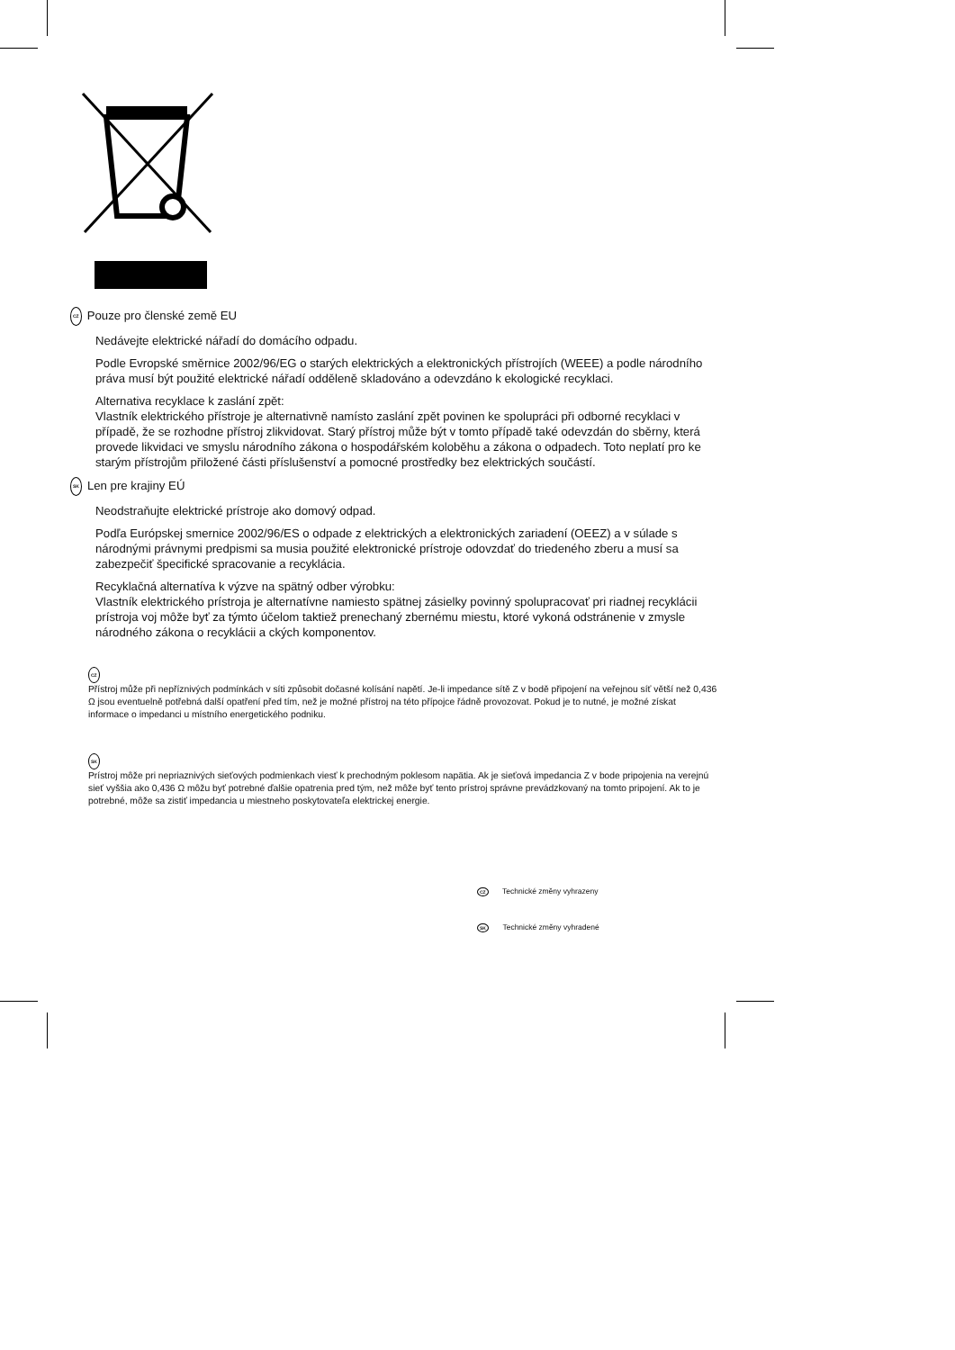CZ Pouze pro členské země EU
Nedávejte elektrické nářadí do domácího odpadu.
Podle Evropské směrnice 2002/96/EG o starých elektrických a elektronických přístrojích (WEEE) a podle národního práva musí být použité elektrické nářadí odděleně skladováno a odevzdáno k ekologické recyklaci.
Alternativa recyklace k zaslání zpět:
Vlastník elektrického přístroje je alternativně namísto zaslání zpět povinen ke spolupráci při odborné recyklaci v případě, že se rozhodne přístroj zlikvidovat. Starý přístroj může být v tomto případě také odevzdán do sběrny, která provede likvidaci ve smyslu národního zákona o hospodářském koloběhu a zákona o odpadech. Toto neplatí pro ke starým přístrojům přiložené části příslušenství a pomocné prostředky bez elektrických součástí.
SK Len pre krajiny EÚ
Neodstraňujte elektrické prístroje ako domový odpad.
Podľa Európskej smernice 2002/96/ES o odpade z elektrických a elektronických zariadení (OEEZ) a v súlade s národnými právnymi predpismi sa musia použité elektronické prístroje odovzdať do triedeného zberu a musí sa zabezpečiť špecifické spracovanie a recyklácia.
Recyklačná alternatíva k výzve na spätný odber výrobku:
Vlastník elektrického prístroja je alternatívne namiesto spätnej zásielky povinný spolupracovať pri riadnej recyklácii prístroja voj môže byť za týmto účelom taktiež prenechaný zbernému miestu, ktoré vykoná odstránenie v zmysle národného zákona o recyklácii a ckých komponentov.
CZ
Přístroj může při nepříznivých podmínkách v síti způsobit dočasné kolísání napětí. Je-li impedance sítě Z v bodě připojení na veřejnou síť větší než 0,436 Ω jsou eventuelně potřebná další opatření před tím, než je možné přístroj na této přípojce řádně provozovat. Pokud je to nutné, je možné získat informace o impedanci u místního energetického podniku.
SK
Prístroj môže pri nepriaznivých sieťových podmienkach viesť k prechodným poklesom napätia. Ak je sieťová impedancia Z v bode pripojenia na verejnú sieť vyššia ako 0,436 Ω môžu byť potrebné ďalšie opatrenia pred tým, než môže byť tento prístroj správne prevádzkovaný na tomto pripojení. Ak to je potrebné, môže sa zistiť impedancia u miestneho poskytovateľa elektrickej energie.
CZ Technické změny vyhrazeny
SK Technické změny vyhradené